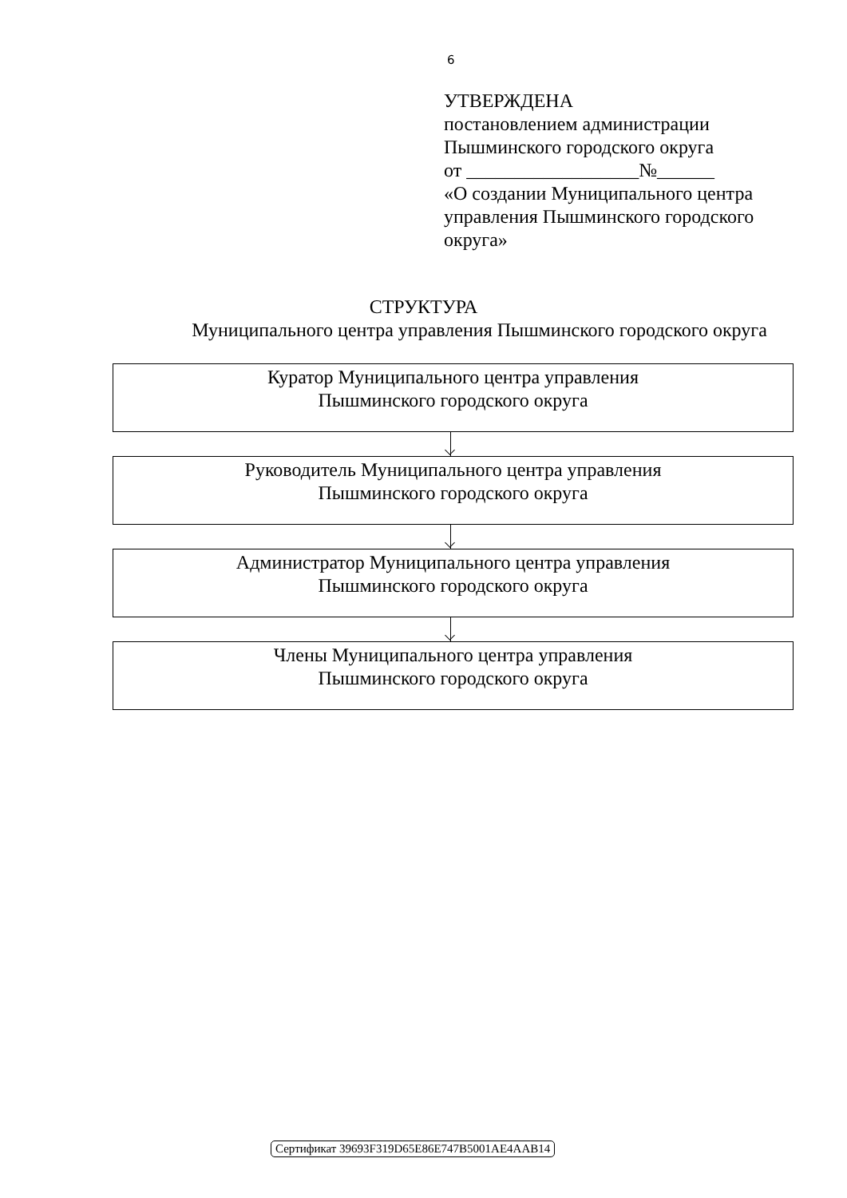6
УТВЕРЖДЕНА
постановлением администрации
Пышминского городского округа
от __________________№______
«О создании Муниципального центра
управления Пышминского городского
округа»
СТРУКТУРА
Муниципального центра управления Пышминского городского округа
Куратор Муниципального центра управления
Пышминского городского округа
Руководитель Муниципального центра управления
Пышминского городского округа
Администратор Муниципального центра управления
Пышминского городского округа
Члены Муниципального центра управления
Пышминского городского округа
Сертификат 39693F319D65E86E747B5001AE4AAB14